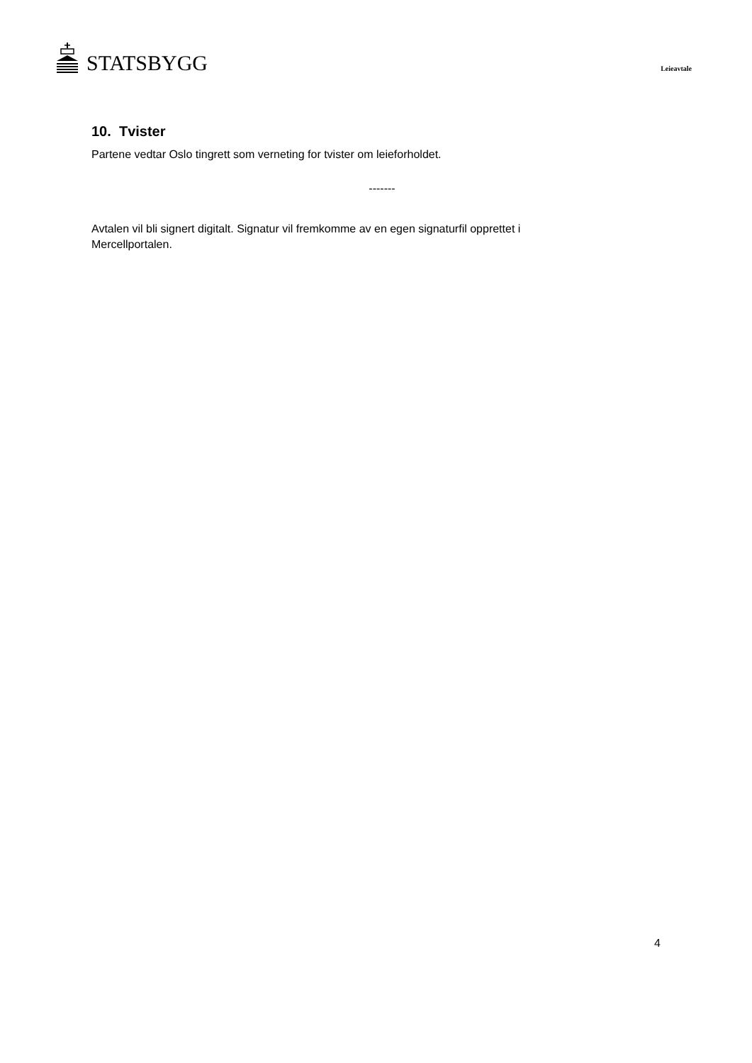STATSBYGG
Leieavtale
10. Tvister
Partene vedtar Oslo tingrett som verneting for tvister om leieforholdet.
-------
Avtalen vil bli signert digitalt. Signatur vil fremkomme av en egen signaturfil opprettet i Mercellportalen.
4